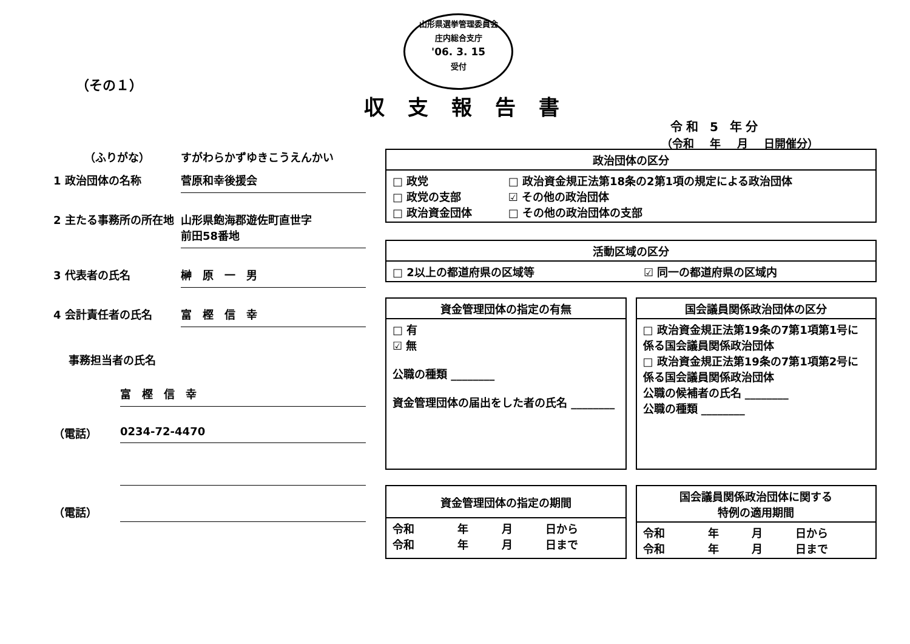山形県選挙管理委員会
庄内総合支庁
'06. 3. 15
受付
（その１）
収支報告書
令和 5 年分
（令和 年 月 日開催分）
（ふりがな） すがわらかずゆきこうえんかい
1 政治団体の名称 菅原和幸後援会
2 主たる事務所の所在地 山形県飽海郡遊佐町直世字
前田58番地
3 代表者の氏名 榊　原　一　男
4 会計責任者の氏名 富　樫　信　幸
事務担当者の氏名
富　樫　信　幸
（電話） 0234-72-4470
（電話）
| 政治団体の区分 | |
| --- | --- |
| □ 政党 □ 政党の支部 □ 政治資金団体 | □ 政治資金規正法第18条の2第1項の規定による政治団体 ☑ その他の政治団体 □ その他の政治団体の支部 |
| 活動区域の区分 | |
| --- | --- |
| □ 2以上の都道府県の区域等 | ☑ 同一の都道府県の区域内 |
| 資金管理団体の指定の有無 |
| --- |
| □ 有 ☑ 無 公職の種類 ________ 資金管理団体の届出をした者の氏名 ________ |
| 国会議員関係政治団体の区分 |
| --- |
| □ 政治資金規正法第19条の7第1項第1号に係る国会議員関係政治団体 □ 政治資金規正法第19条の7第1項第2号に係る国会議員関係政治団体 公職の候補者の氏名 ________ 公職の種類 ________ |
| 資金管理団体の指定の期間 | | | |
| --- | --- | --- | --- |
| 令和 令和 | 年 年 | 月 月 | 日から 日まで |
| 国会議員関係政治団体に関する 特例の適用期間 | | | |
| --- | --- | --- | --- |
| 令和 令和 | 年 年 | 月 月 | 日から 日まで |